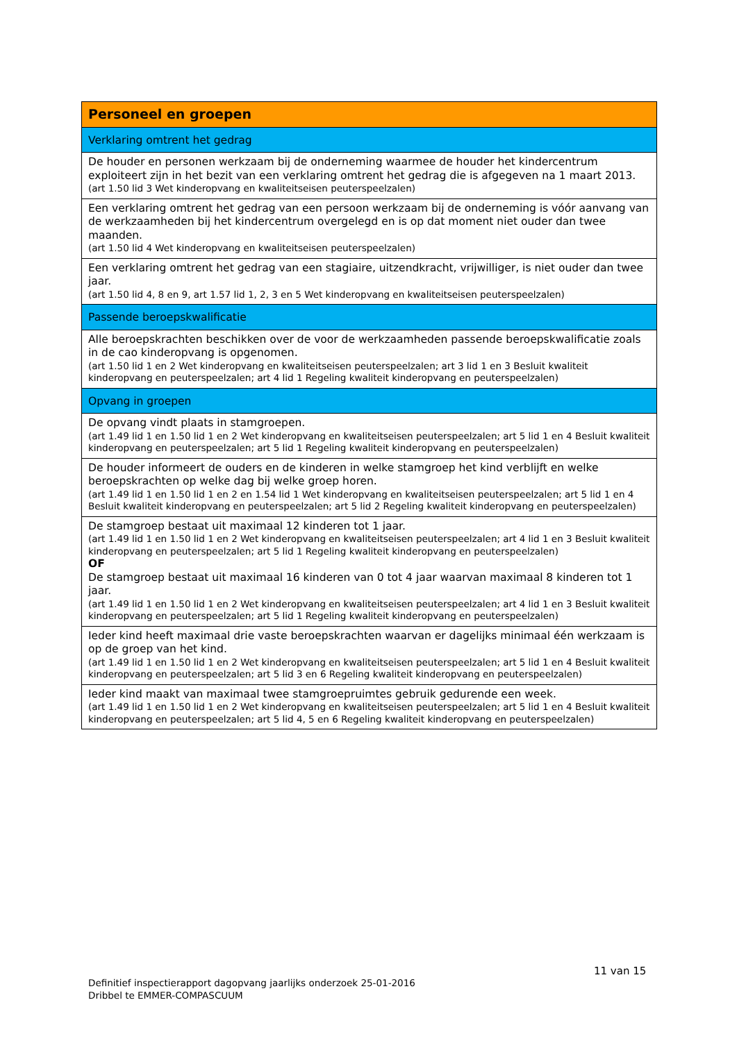| Personeel en groepen |
| Verklaring omtrent het gedrag |
| De houder en personen werkzaam bij de onderneming waarmee de houder het kindercentrum exploiteert zijn in het bezit van een verklaring omtrent het gedrag die is afgegeven na 1 maart 2013. (art 1.50 lid 3 Wet kinderopvang en kwaliteitseisen peuterspeelzalen) |
| Een verklaring omtrent het gedrag van een persoon werkzaam bij de onderneming is vóór aanvang van de werkzaamheden bij het kindercentrum overgelegd en is op dat moment niet ouder dan twee maanden. (art 1.50 lid 4 Wet kinderopvang en kwaliteitseisen peuterspeelzalen) |
| Een verklaring omtrent het gedrag van een stagiaire, uitzendkracht, vrijwilliger, is niet ouder dan twee jaar. (art 1.50 lid 4, 8 en 9, art 1.57 lid 1, 2, 3 en 5 Wet kinderopvang en kwaliteitseisen peuterspeelzalen) |
| Passende beroepskwalificatie |
| Alle beroepskrachten beschikken over de voor de werkzaamheden passende beroepskwalificatie zoals in de cao kinderopvang is opgenomen. (art 1.50 lid 1 en 2 Wet kinderopvang en kwaliteitseisen peuterspeelzalen; art 3 lid 1 en 3 Besluit kwaliteit kinderopvang en peuterspeelzalen; art 4 lid 1 Regeling kwaliteit kinderopvang en peuterspeelzalen) |
| Opvang in groepen |
| De opvang vindt plaats in stamgroepen. (art 1.49 lid 1 en 1.50 lid 1 en 2 Wet kinderopvang en kwaliteitseisen peuterspeelzalen; art 5 lid 1 en 4 Besluit kwaliteit kinderopvang en peuterspeelzalen; art 5 lid 1 Regeling kwaliteit kinderopvang en peuterspeelzalen) |
| De houder informeert de ouders en de kinderen in welke stamgroep het kind verblijft en welke beroepskrachten op welke dag bij welke groep horen. (art 1.49 lid 1 en 1.50 lid 1 en 2 en 1.54 lid 1 Wet kinderopvang en kwaliteitseisen peuterspeelzalen; art 5 lid 1 en 4 Besluit kwaliteit kinderopvang en peuterspeelzalen; art 5 lid 2 Regeling kwaliteit kinderopvang en peuterspeelzalen) |
| De stamgroep bestaat uit maximaal 12 kinderen tot 1 jaar. (art 1.49 lid 1 en 1.50 lid 1 en 2 Wet kinderopvang en kwaliteitseisen peuterspeelzalen; art 4 lid 1 en 3 Besluit kwaliteit kinderopvang en peuterspeelzalen; art 5 lid 1 Regeling kwaliteit kinderopvang en peuterspeelzalen) OF De stamgroep bestaat uit maximaal 16 kinderen van 0 tot 4 jaar waarvan maximaal 8 kinderen tot 1 jaar. (art 1.49 lid 1 en 1.50 lid 1 en 2 Wet kinderopvang en kwaliteitseisen peuterspeelzalen; art 4 lid 1 en 3 Besluit kwaliteit kinderopvang en peuterspeelzalen; art 5 lid 1 Regeling kwaliteit kinderopvang en peuterspeelzalen) |
| Ieder kind heeft maximaal drie vaste beroepskrachten waarvan er dagelijks minimaal één werkzaam is op de groep van het kind. (art 1.49 lid 1 en 1.50 lid 1 en 2 Wet kinderopvang en kwaliteitseisen peuterspeelzalen; art 5 lid 1 en 4 Besluit kwaliteit kinderopvang en peuterspeelzalen; art 5 lid 3 en 6 Regeling kwaliteit kinderopvang en peuterspeelzalen) |
| Ieder kind maakt van maximaal twee stamgroepruimtes gebruik gedurende een week. (art 1.49 lid 1 en 1.50 lid 1 en 2 Wet kinderopvang en kwaliteitseisen peuterspeelzalen; art 5 lid 1 en 4 Besluit kwaliteit kinderopvang en peuterspeelzalen; art 5 lid 4, 5 en 6 Regeling kwaliteit kinderopvang en peuterspeelzalen) |
11 van 15
Definitief inspectierapport dagopvang jaarlijks onderzoek 25-01-2016
Dribbel te EMMER-COMPASCUUM